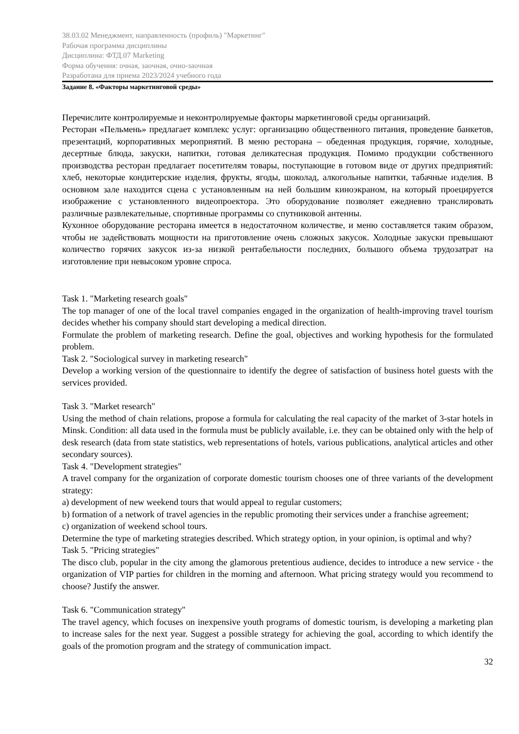38.03.02 Менеджмент, направленность (профиль) "Маркетинг"
Рабочая программа дисциплины
Дисциплина: ФТД.07 Marketing
Форма обучения: очная, заочная, очно-заочная
Разработана для приема 2023/2024 учебного года
Задание 8. «Факторы маркетинговой среды»
Перечислите контролируемые и неконтролируемые факторы маркетинговой среды организаций.
Ресторан «Пельмень» предлагает комплекс услуг: организацию общественного питания, проведение банкетов, презентаций, корпоративных мероприятий. В меню ресторана – обеденная продукция, горячие, холодные, десертные блюда, закуски, напитки, готовая деликатесная продукция. Помимо продукции собственного производства ресторан предлагает посетителям товары, поступающие в готовом виде от других предприятий: хлеб, некоторые кондитерские изделия, фрукты, ягоды, шоколад, алкогольные напитки, табачные изделия. В основном зале находится сцена с установленным на ней большим киноэкраном, на который проецируется изображение с установленного видеопроектора. Это оборудование позволяет ежедневно транслировать различные развлекательные, спортивные программы со спутниковой антенны.
Кухонное оборудование ресторана имеется в недостаточном количестве, и меню составляется таким образом, чтобы не задействовать мощности на приготовление очень сложных закусок. Холодные закуски превышают количество горячих закусок из-за низкой рентабельности последних, большого объема трудозатрат на изготовление при невысоком уровне спроса.
Task 1. "Marketing research goals"
The top manager of one of the local travel companies engaged in the organization of health-improving travel tourism decides whether his company should start developing a medical direction.
Formulate the problem of marketing research. Define the goal, objectives and working hypothesis for the formulated problem.
Task 2. "Sociological survey in marketing research"
Develop a working version of the questionnaire to identify the degree of satisfaction of business hotel guests with the services provided.
Task 3. "Market research"
Using the method of chain relations, propose a formula for calculating the real capacity of the market of 3-star hotels in Minsk. Condition: all data used in the formula must be publicly available, i.e. they can be obtained only with the help of desk research (data from state statistics, web representations of hotels, various publications, analytical articles and other secondary sources).
Task 4. "Development strategies"
A travel company for the organization of corporate domestic tourism chooses one of three variants of the development strategy:
a) development of new weekend tours that would appeal to regular customers;
b) formation of a network of travel agencies in the republic promoting their services under a franchise agreement;
c) organization of weekend school tours.
Determine the type of marketing strategies described. Which strategy option, in your opinion, is optimal and why?
Task 5. "Pricing strategies"
The disco club, popular in the city among the glamorous pretentious audience, decides to introduce a new service - the organization of VIP parties for children in the morning and afternoon. What pricing strategy would you recommend to choose? Justify the answer.
Task 6. "Communication strategy"
The travel agency, which focuses on inexpensive youth programs of domestic tourism, is developing a marketing plan to increase sales for the next year. Suggest a possible strategy for achieving the goal, according to which identify the goals of the promotion program and the strategy of communication impact.
32